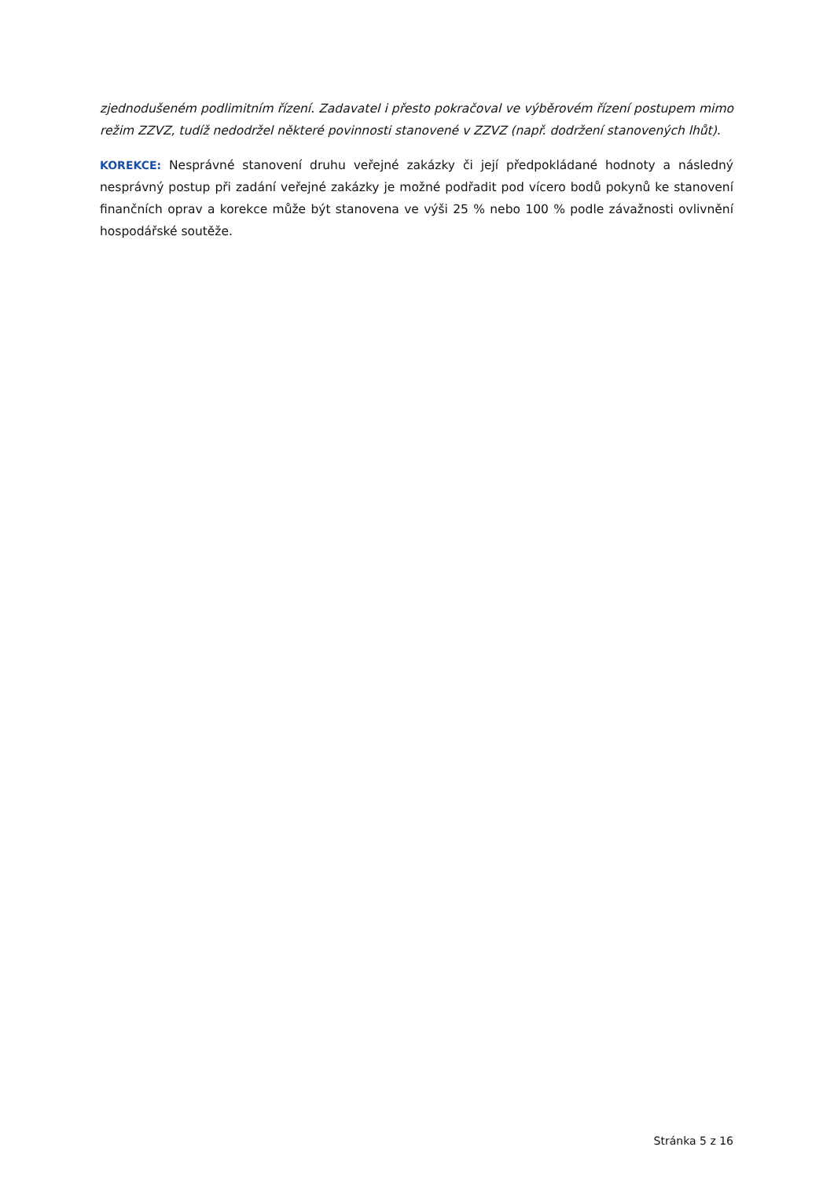zjednodušeném podlimitním řízení. Zadavatel i přesto pokračoval ve výběrovém řízení postupem mimo režim ZZVZ, tudíž nedodržel některé povinnosti stanovené v ZZVZ (např. dodržení stanovených lhůt).
KOREKCE: Nesprávné stanovení druhu veřejné zakázky či její předpokládané hodnoty a následný nesprávný postup při zadání veřejné zakázky je možné podřadit pod vícero bodů pokynů ke stanovení finančních oprav a korekce může být stanovena ve výši 25 % nebo 100 % podle závažnosti ovlivnění hospodářské soutěže.
Stránka 5 z 16